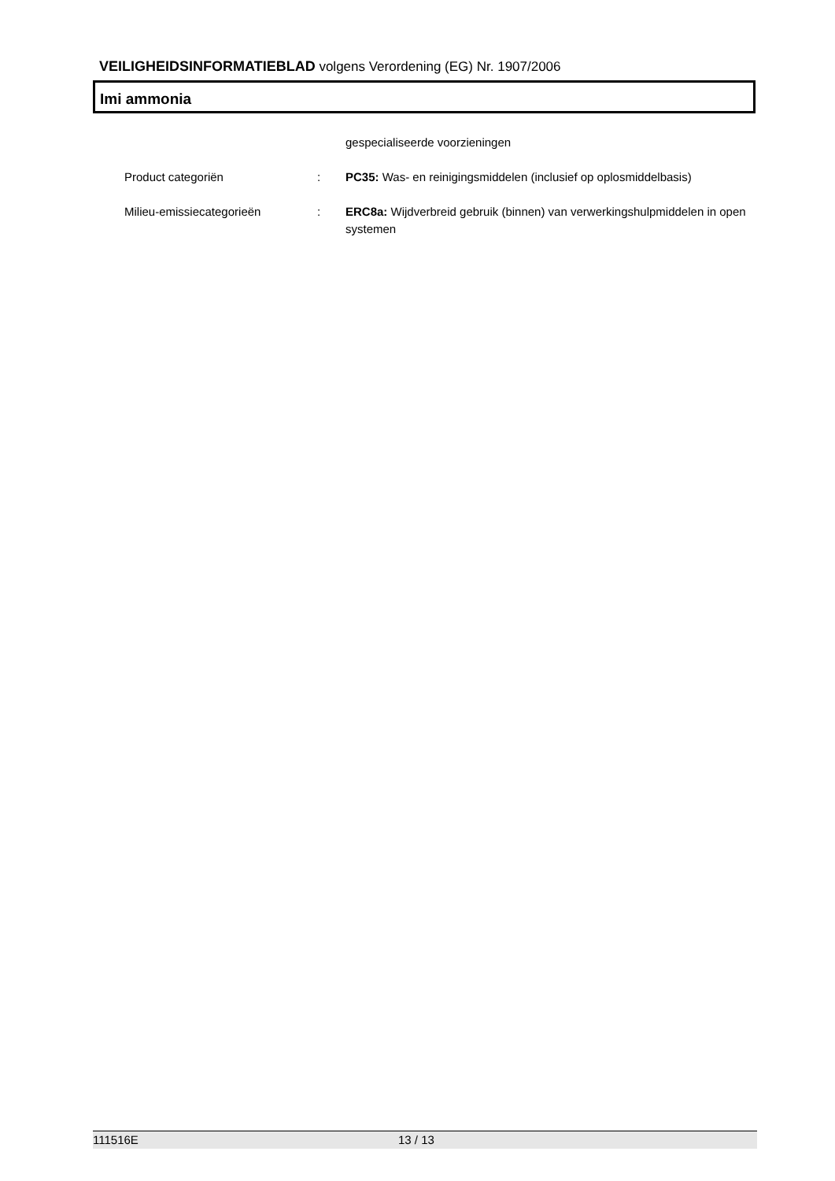VEILIGHEIDSINFORMATIEBLAD volgens Verordening (EG) Nr. 1907/2006
Imi ammonia
gespecialiseerde voorzieningen
Product categoriën : PC35: Was- en reinigingsmiddelen (inclusief op oplosmiddelbasis)
Milieu-emissiecategorieën : ERC8a: Wijdverbreid gebruik (binnen) van verwerkingshulpmiddelen in open systemen
111516E 13 / 13